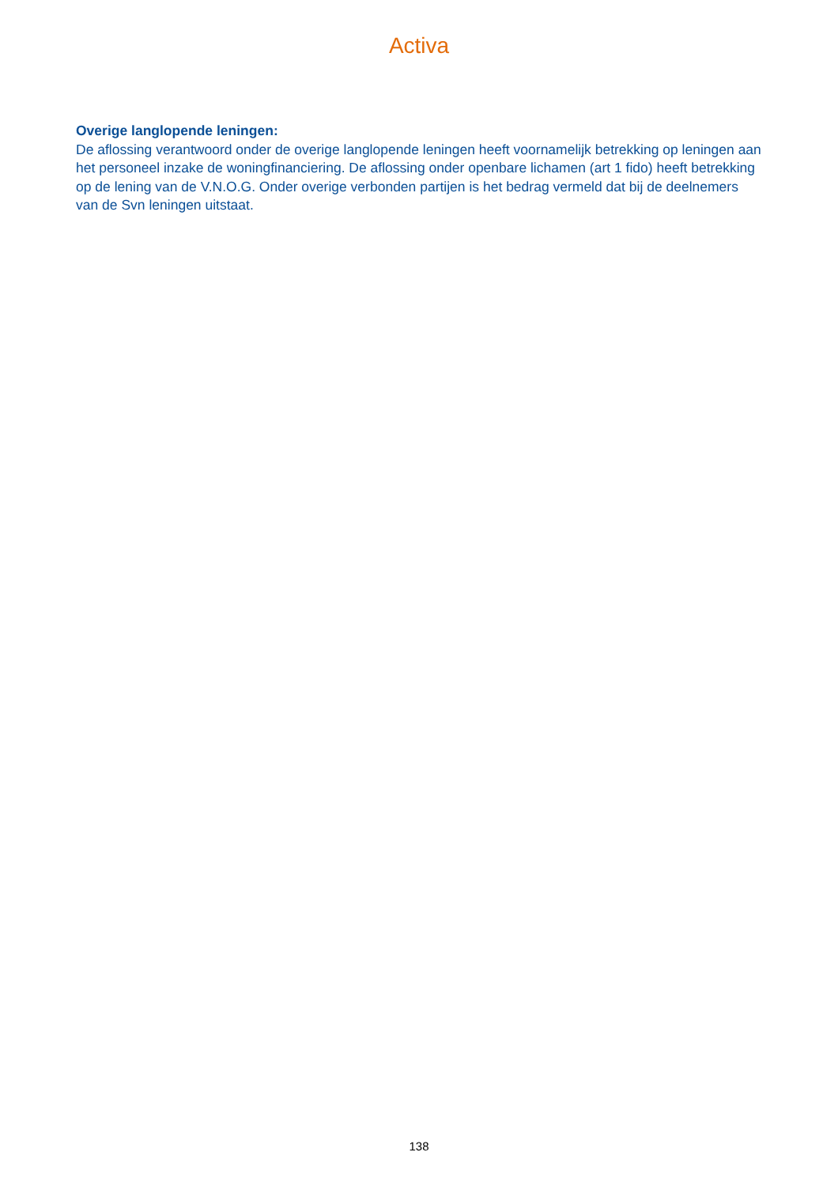Activa
Overige langlopende leningen:
De aflossing verantwoord onder de overige langlopende leningen heeft voornamelijk betrekking op leningen aan het personeel inzake de woningfinanciering. De aflossing onder openbare lichamen (art 1 fido) heeft betrekking op de lening van de V.N.O.G. Onder overige verbonden partijen is het bedrag vermeld dat bij de deelnemers van de Svn leningen uitstaat.
138